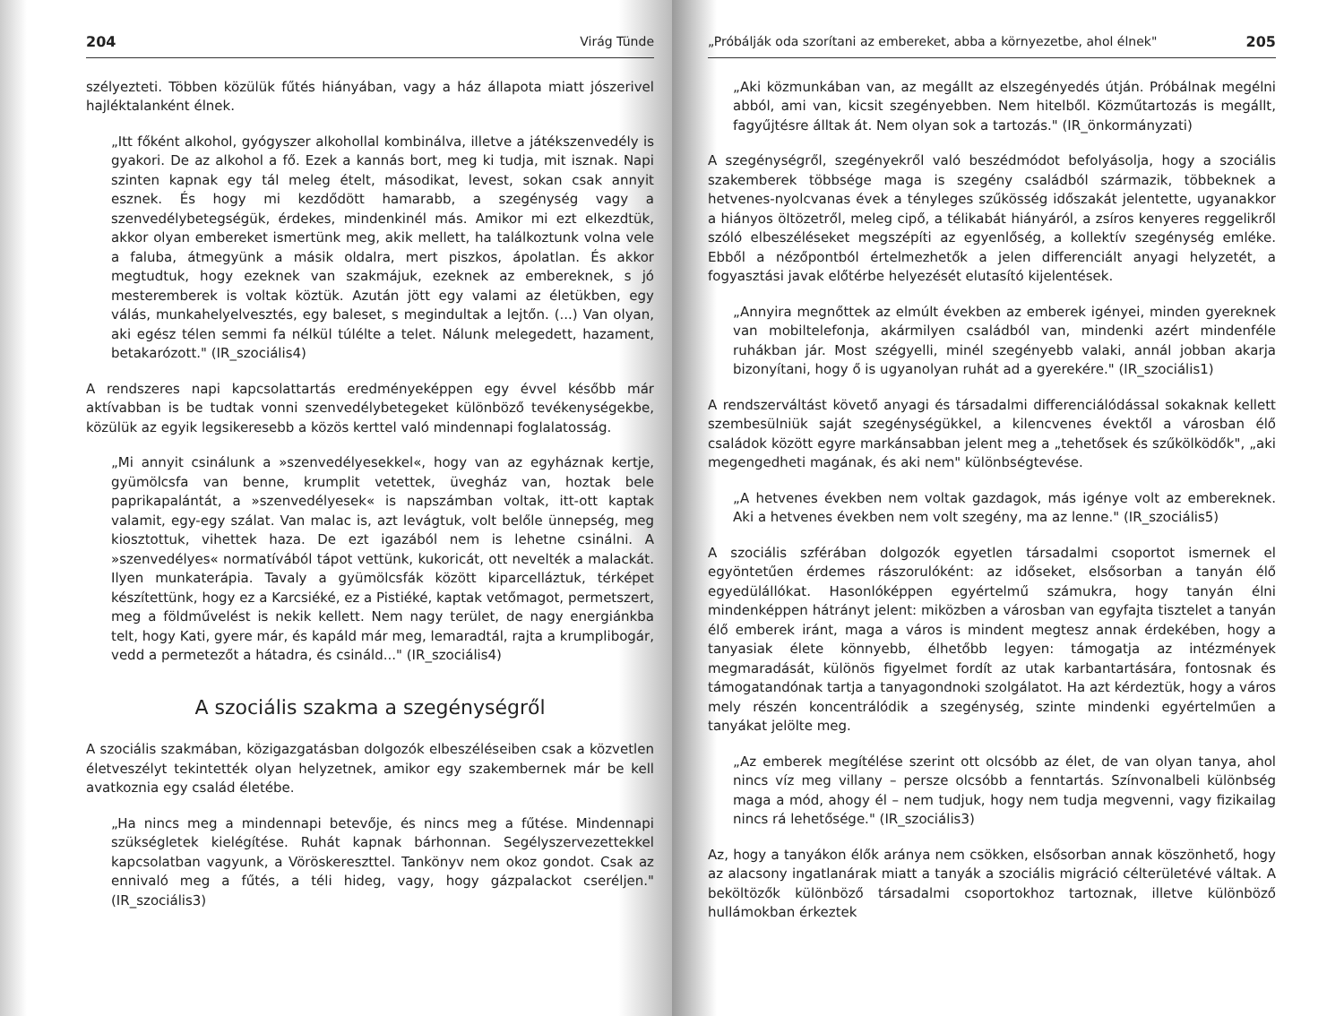204 Virág Tünde
szélyezteti. Többen közülük fűtés hiányában, vagy a ház állapota miatt jószerivel hajléktalanként élnek.
„Itt főként alkohol, gyógyszer alkohollal kombinálva, illetve a játékszenvedély is gyakori. De az alkohol a fő. Ezek a kannás bort, meg ki tudja, mit isznak. Napi szinten kapnak egy tál meleg ételt, másodikat, levest, sokan csak annyit esznek. És hogy mi kezdődött hamarabb, a szegénység vagy a szenvedélybetegségük, érdekes, mindenkinél más. Amikor mi ezt elkezdtük, akkor olyan embereket ismertünk meg, akik mellett, ha találkoztunk volna vele a faluba, átmegyünk a másik oldalra, mert piszkos, ápolatlan. És akkor megtudtuk, hogy ezeknek van szakmájuk, ezeknek az embereknek, s jó mesteremberek is voltak köztük. Azután jött egy valami az életükben, egy válás, munkahelyelvesztés, egy baleset, s megindultak a lejtőn. (...) Van olyan, aki egész télen semmi fa nélkül túlélte a telet. Nálunk melegedett, hazament, betakarózott." (IR_szociális4)
A rendszeres napi kapcsolattartás eredményeképpen egy évvel később már aktívabban is be tudtak vonni szenvedélybetegeket különböző tevékenységekbe, közülük az egyik legsikeresebb a közös kerttel való mindennapi foglalatosság.
„Mi annyit csinálunk a »szenvedélyesekkel«, hogy van az egyháznak kertje, gyümölcsfa van benne, krumplit vetettek, üvegház van, hoztak bele paprikapalántát, a »szenvedélyesek« is napszámban voltak, itt-ott kaptak valamit, egy-egy szálat. Van malac is, azt levágtuk, volt belőle ünnepség, meg kiosztottuk, vihettek haza. De ezt igazából nem is lehetne csinálni. A »szenvedélyes« normatívából tápot vettünk, kukoricát, ott nevelték a malackát. Ilyen munkaterápia. Tavaly a gyümölcsfák között kiparcelláztuk, térképet készítettünk, hogy ez a Karcsiéké, ez a Pistiéké, kaptak vetőmagot, permetszert, meg a földművelést is nekik kellett. Nem nagy terület, de nagy energiánkba telt, hogy Kati, gyere már, és kapáld már meg, lemaradtál, rajta a krumplibogár, vedd a permetezőt a hátadra, és csináld..." (IR_szociális4)
A szociális szakma a szegénységről
A szociális szakmában, közigazgatásban dolgozók elbeszéléseiben csak a közvetlen életveszélyt tekintették olyan helyzetnek, amikor egy szakembernek már be kell avatkoznia egy család életébe.
„Ha nincs meg a mindennapi betevője, és nincs meg a fűtése. Mindennapi szükségletek kielégítése. Ruhát kapnak bárhonnan. Segélyszervezettekkel kapcsolatban vagyunk, a Vöröskereszttel. Tankönyv nem okoz gondot. Csak az ennivaló meg a fűtés, a téli hideg, vagy, hogy gázpalackot cseréljen." (IR_szociális3)
„Próbálják oda szorítani az embereket, abba a környezetbe, ahol élnek" 205
„Aki közmunkában van, az megállt az elszegényedés útján. Próbálnak megélni abból, ami van, kicsit szegényebben. Nem hitelből. Közműtartozás is megállt, fagyűjtésre álltak át. Nem olyan sok a tartozás." (IR_önkormányzati)
A szegénységről, szegényekről való beszédmódot befolyásolja, hogy a szociális szakemberek többsége maga is szegény családból származik, többeknek a hetvenes-nyolcvanas évek a tényleges szűkösség időszakát jelentette, ugyanakkor a hiányos öltözetről, meleg cipő, a télikabát hiányáról, a zsíros kenyeres reggelikről szóló elbeszéléseket megszépíti az egyenlőség, a kollektív szegénység emléke. Ebből a nézőpontból értelmezhetők a jelen differenciált anyagi helyzetét, a fogyasztási javak előtérbe helyezését elutasító kijelentések.
„Annyira megnőttek az elmúlt években az emberek igényei, minden gyereknek van mobiltelefonja, akármilyen családból van, mindenki azért mindenféle ruhákban jár. Most szégyelli, minél szegényebb valaki, annál jobban akarja bizonyítani, hogy ő is ugyanolyan ruhát ad a gyerekére." (IR_szociális1)
A rendszerváltást követő anyagi és társadalmi differenciálódással sokaknak kellett szembesülniük saját szegénységükkel, a kilencvenes évektől a városban élő családok között egyre markánsabban jelent meg a „tehetősek és szűkölködők", „aki megengedheti magának, és aki nem" különbségtevése.
„A hetvenes években nem voltak gazdagok, más igénye volt az embereknek. Aki a hetvenes években nem volt szegény, ma az lenne." (IR_szociális5)
A szociális szférában dolgozók egyetlen társadalmi csoportot ismernek el egyöntetűen érdemes rászorulóként: az időseket, elsősorban a tanyán élő egyedülállókat. Hasonlóképpen egyértelmű számukra, hogy tanyán élni mindenképpen hátrányt jelent: miközben a városban van egyfajta tisztelet a tanyán élő emberek iránt, maga a város is mindent megtesz annak érdekében, hogy a tanyasiak élete könnyebb, élhetőbb legyen: támogatja az intézmények megmaradását, különös figyelmet fordít az utak karbantartására, fontosnak és támogatandónak tartja a tanyagondnoki szolgálatot. Ha azt kérdeztük, hogy a város mely részén koncentrálódik a szegénység, szinte mindenki egyértelműen a tanyákat jelölte meg.
„Az emberek megítélése szerint ott olcsóbb az élet, de van olyan tanya, ahol nincs víz meg villany – persze olcsóbb a fenntartás. Színvonalbeli különbség maga a mód, ahogy él – nem tudjuk, hogy nem tudja megvenni, vagy fizikailag nincs rá lehetősége." (IR_szociális3)
Az, hogy a tanyákon élők aránya nem csökken, elsősorban annak köszönhető, hogy az alacsony ingatlanárak miatt a tanyák a szociális migráció célterületévé váltak. A beköltözők különböző társadalmi csoportokhoz tartoznak, illetve különböző hullámokban érkeztek